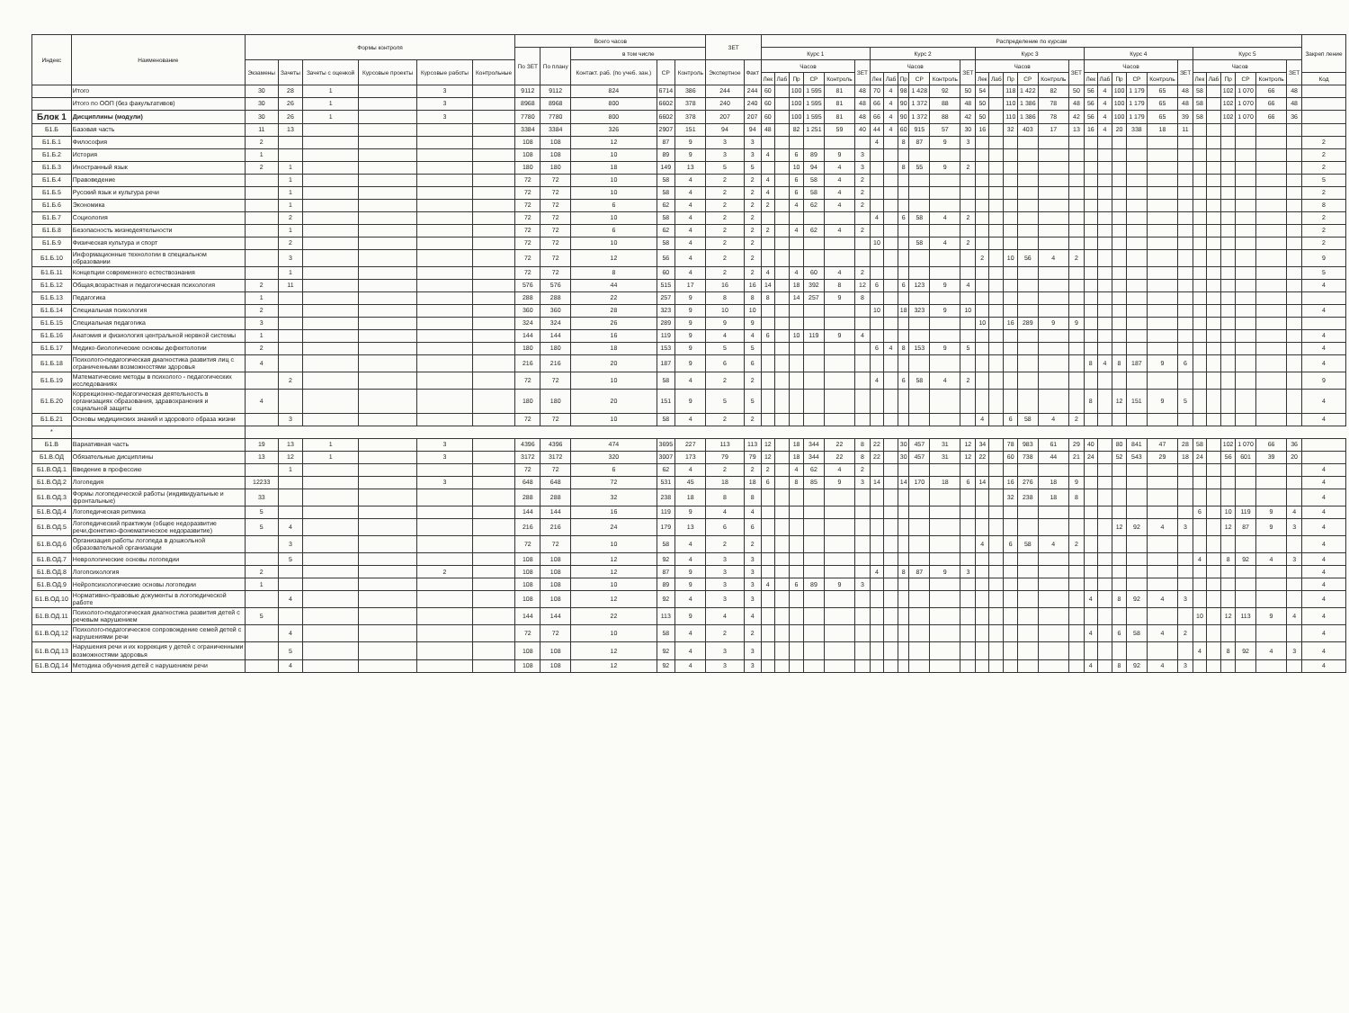| Индекс | Наименование | Формы контроля | | | | | | Всего часов | | | | | ЗЕТ | | Распределение по курсам | | | | | | | | | | | | | | | | | | | | | | | | | | | | | | Закреп ление |
| --- | --- | --- | --- | --- | --- | --- | --- | --- | --- | --- | --- | --- | --- | --- | --- | --- | --- | --- | --- | --- | --- | --- | --- | --- | --- | --- | --- | --- | --- | --- | --- | --- | --- | --- | --- | --- | --- | --- | --- | --- | --- | --- | --- | --- | --- |
| | | | | | | | | По ЗЕТ | По плану | в том числе | | | | | Курс 1 | | | | | | Курс 2 | | | | | | Курс 3 | | | | | | Курс 4 | | | | | | Курс 5 | | | | | | |
| | | Экзамены | Зачеты | Зачеты с оценкой | Курсовые проекты | Курсовые работы | Контрольные | | | Контакт. раб. (по учеб. зан.) | СР | Контроль | Экспертное | Факт | Часов | | | | | ЗЕТ | Часов | | | | | ЗЕТ | Часов | | | | | ЗЕТ | Часов | | | | | ЗЕТ | Часов | | | | | ЗЕТ | |
| | | | | | | | | | | | | | | | Лек | Лаб | Пр | СР | Контроль | | Лек | Лаб | Пр | СР | Контроль | | Лек | Лаб | Пр | СР | Контроль | | Лек | Лаб | Пр | СР | Контроль | | Лек | Лаб | Пр | СР | Контроль | | Код |
| | Итого | 30 | 28 | 1 | | 3 | | 9112 | 9112 | 824 | 6714 | 386 | 244 | 244 | 60 | | 100 | 1 595 | 81 | 48 | 70 | 4 | 98 | 1 428 | 92 | 50 | 54 | | 118 | 1 422 | 82 | 50 | 56 | 4 | 100 | 1 179 | 65 | 48 | 58 | | 102 | 1 070 | 66 | 48 | |
| | Итого по ООП (без факультативов) | 30 | 26 | 1 | | 3 | | 8968 | 8968 | 800 | 6602 | 378 | 240 | 240 | 60 | | 100 | 1 595 | 81 | 48 | 66 | 4 | 90 | 1 372 | 88 | 48 | 50 | | 110 | 1 386 | 78 | 48 | 56 | 4 | 100 | 1 179 | 65 | 48 | 58 | | 102 | 1 070 | 66 | 48 | |
| Блок 1 | Дисциплины (модули) | 30 | 26 | 1 | | 3 | | 7780 | 7780 | 800 | 6602 | 378 | 207 | 207 | 60 | | 100 | 1 595 | 81 | 48 | 66 | 4 | 90 | 1 372 | 88 | 42 | 50 | | 110 | 1 386 | 78 | 42 | 56 | 4 | 100 | 1 179 | 65 | 39 | 58 | | 102 | 1 070 | 66 | 36 | |
| Б1.Б | Базовая часть | 11 | 13 | | | | | 3384 | 3384 | 326 | 2907 | 151 | 94 | 94 | 48 | | 82 | 1 251 | 59 | 40 | 44 | 4 | 60 | 915 | 57 | 30 | 16 | | 32 | 403 | 17 | 13 | 16 | 4 | 20 | 338 | 18 | 11 | | | | | | | |
| Б1.Б.1 | Философия | 2 | | | | | | 108 | 108 | 12 | 87 | 9 | 3 | 3 | | | | | | | 4 | | 8 | 87 | 9 | 3 | | | | | | | | | | | | | | | | | | | 2 |
| Б1.Б.2 | История | 1 | | | | | | 108 | 108 | 10 | 89 | 9 | 3 | 3 | 4 | | 6 | 89 | 9 | 3 | | | | | | | | | | | | | | | | | | | | | | | | | 2 |
| Б1.Б.3 | Иностранный язык | 2 | 1 | | | | | 180 | 180 | 18 | 149 | 13 | 5 | 5 | | | 10 | 94 | 4 | 3 | | | 8 | 55 | 9 | 2 | | | | | | | | | | | | | | | | | | | 2 |
| Б1.Б.4 | Правоведение | | 1 | | | | | 72 | 72 | 10 | 58 | 4 | 2 | 2 | 4 | | 6 | 58 | 4 | 2 | | | | | | | | | | | | | | | | | | | | | | | | | 5 |
| Б1.Б.5 | Русский язык и культура речи | | 1 | | | | | 72 | 72 | 10 | 58 | 4 | 2 | 2 | 4 | | 6 | 58 | 4 | 2 | | | | | | | | | | | | | | | | | | | | | | | | | 2 |
| Б1.Б.6 | Экономика | | 1 | | | | | 72 | 72 | 6 | 62 | 4 | 2 | 2 | 2 | | 4 | 62 | 4 | 2 | | | | | | | | | | | | | | | | | | | | | | | | | 8 |
| Б1.Б.7 | Социология | | 2 | | | | | 72 | 72 | 10 | 58 | 4 | 2 | 2 | | | | | | | 4 | | 6 | 58 | 4 | 2 | | | | | | | | | | | | | | | | | | | 2 |
| Б1.Б.8 | Безопасность жизнедеятельности | | 1 | | | | | 72 | 72 | 6 | 62 | 4 | 2 | 2 | 2 | | 4 | 62 | 4 | 2 | | | | | | | | | | | | | | | | | | | | | | | | | 2 |
| Б1.Б.9 | Физическая культура и спорт | | 2 | | | | | 72 | 72 | 10 | 58 | 4 | 2 | 2 | | | | | | | 10 | | | 58 | 4 | 2 | | | | | | | | | | | | | | | | | | | 2 |
| Б1.Б.10 | Информационные технологии в специальном образовании | | 3 | | | | | 72 | 72 | 12 | 56 | 4 | 2 | 2 | | | | | | | | | | | | | 2 | | 10 | 56 | 4 | 2 | | | | | | | | | | | | | 9 |
| Б1.Б.11 | Концепции современного естествознания | | 1 | | | | | 72 | 72 | 8 | 60 | 4 | 2 | 2 | 4 | | 4 | 60 | 4 | 2 | | | | | | | | | | | | | | | | | | | | | | | | | 5 |
| Б1.Б.12 | Общая,возрастная и педагогическая психология | 2 | 11 | | | | | 576 | 576 | 44 | 515 | 17 | 16 | 16 | 14 | | 18 | 392 | 8 | 12 | 6 | | 6 | 123 | 9 | 4 | | | | | | | | | | | | | | | | | | | 4 |
| Б1.Б.13 | Педагогика | 1 | | | | | | 288 | 288 | 22 | 257 | 9 | 8 | 8 | 8 | | 14 | 257 | 9 | 8 | | | | | | | | | | | | | | | | | | | | | | | | | |
| Б1.Б.14 | Специальная психология | 2 | | | | | | 360 | 360 | 28 | 323 | 9 | 10 | 10 | | | | | | | 10 | | 18 | 323 | 9 | 10 | | | | | | | | | | | | | | | | | | | 4 |
| Б1.Б.15 | Специальная педагогика | 3 | | | | | | 324 | 324 | 26 | 289 | 9 | 9 | 9 | | | | | | | | | | | | | 10 | | 16 | 289 | 9 | 9 | | | | | | | | | | | | | |
| Б1.Б.16 | Анатомия и физиология центральной нервной системы | 1 | | | | | | 144 | 144 | 16 | 119 | 9 | 4 | 4 | 6 | | 10 | 119 | 9 | 4 | | | | | | | | | | | | | | | | | | | | | | | | | 4 |
| Б1.Б.17 | Медико-биологические основы дефектологии | 2 | | | | | | 180 | 180 | 18 | 153 | 9 | 5 | 5 | | | | | | | 6 | 4 | 8 | 153 | 9 | 5 | | | | | | | | | | | | | | | | | | | 4 |
| Б1.Б.18 | Психолого-педагогическая диагностика развития лиц с ограниченными возможностями здоровья | 4 | | | | | | 216 | 216 | 20 | 187 | 9 | 6 | 6 | | | | | | | | | | | | | | | | | | | 8 | 4 | 8 | 187 | 9 | 6 | | | | | | | 4 |
| Б1.Б.19 | Математические методы в психолого - педагогических исследованиях | | 2 | | | | | 72 | 72 | 10 | 58 | 4 | 2 | 2 | | | | | | | 4 | | 6 | 58 | 4 | 2 | | | | | | | | | | | | | | | | | | | 9 |
| Б1.Б.20 | Коррекционно-педагогическая деятельность в организациях образования, здравохранения и социальной защиты | 4 | | | | | | 180 | 180 | 20 | 151 | 9 | 5 | 5 | | | | | | | | | | | | | | | | | | | 8 | | 12 | 151 | 9 | 5 | | | | | | | 4 |
| Б1.Б.21 | Основы медицинских знаний и здорового образа жизни | | 3 | | | | | 72 | 72 | 10 | 58 | 4 | 2 | 2 | | | | | | | | | | | | | 4 | | 6 | 58 | 4 | 2 | | | | | | | | | | | | | 4 |
| * | | | | | | | | | | | | | | | | | | | | | | | | | | | | | | | | | | | | | | | | | | | | | |
| Б1.В | Вариативная часть | 19 | 13 | 1 | | 3 | | 4396 | 4396 | 474 | 3695 | 227 | 113 | 113 | 12 | | 18 | 344 | 22 | 8 | 22 | | 30 | 457 | 31 | 12 | 34 | | 78 | 983 | 61 | 29 | 40 | | 80 | 841 | 47 | 28 | 58 | | 102 | 1 070 | 66 | 36 | |
| Б1.В.ОД | Обязательные дисциплины | 13 | 12 | 1 | | 3 | | 3172 | 3172 | 320 | 3007 | 173 | 79 | 79 | 12 | | 18 | 344 | 22 | 8 | 22 | | 30 | 457 | 31 | 12 | 22 | | 60 | 738 | 44 | 21 | 24 | | 52 | 543 | 29 | 18 | 24 | | 56 | 601 | 39 | 20 | |
| Б1.В.ОД.1 | Введение в профессию | | 1 | | | | | 72 | 72 | 6 | 62 | 4 | 2 | 2 | 2 | | 4 | 62 | 4 | 2 | | | | | | | | | | | | | | | | | | | | | | | | | 4 |
| Б1.В.ОД.2 | Логопедия | 12233 | | | | 3 | | 648 | 648 | 72 | 531 | 45 | 18 | 18 | 6 | | 8 | 85 | 9 | 3 | 14 | | 14 | 170 | 18 | 6 | 14 | | 16 | 276 | 18 | 9 | | | | | | | | | | | | | 4 |
| Б1.В.ОД.3 | Формы логопедической работы (индивидуальные и фронтальные) | 33 | | | | | | 288 | 288 | 32 | 238 | 18 | 8 | 8 | | | | | | | | | | | | | | | 32 | 238 | 18 | 8 | | | | | | | | | | | | | 4 |
| Б1.В.ОД.4 | Логопедическая ритмика | 5 | | | | | | 144 | 144 | 16 | 119 | 9 | 4 | 4 | | | | | | | | | | | | | | | | | | | | | | | | | 6 | | 10 | 119 | 9 | 4 | 4 |
| Б1.В.ОД.5 | Логопедический практикум (общее недоразвитие речи,фонетико-фонематическое недоразвитие) | 5 | 4 | | | | | 216 | 216 | 24 | 179 | 13 | 6 | 6 | | | | | | | | | | | | | | | | | | | | | 12 | 92 | 4 | 3 | | | 12 | 87 | 9 | 3 | 4 |
| Б1.В.ОД.6 | Организация работы логопеда в дошкольной образовательной организации | | 3 | | | | | 72 | 72 | 10 | 58 | 4 | 2 | 2 | | | | | | | | | | | | | 4 | | 6 | 58 | 4 | 2 | | | | | | | | | | | | | 4 |
| Б1.В.ОД.7 | Неврологические основы логопедии | | 5 | | | | | 108 | 108 | 12 | 92 | 4 | 3 | 3 | | | | | | | | | | | | | | | | | | | | | | | | | 4 | | 8 | 92 | 4 | 3 | 4 |
| Б1.В.ОД.8 | Логопсихология | 2 | | | | 2 | | 108 | 108 | 12 | 87 | 9 | 3 | 3 | | | | | | | 4 | | 8 | 87 | 9 | 3 | | | | | | | | | | | | | | | | | | | 4 |
| Б1.В.ОД.9 | Нейропсихологические основы логопедии | 1 | | | | | | 108 | 108 | 10 | 89 | 9 | 3 | 3 | 4 | | 6 | 89 | 9 | 3 | | | | | | | | | | | | | | | | | | | | | | | | | 4 |
| Б1.В.ОД.10 | Нормативно-правовые документы в логопедической работе | | 4 | | | | | 108 | 108 | 12 | 92 | 4 | 3 | 3 | | | | | | | | | | | | | | | | | | | 4 | | 8 | 92 | 4 | 3 | | | | | | | 4 |
| Б1.В.ОД.11 | Психолого-педагогическая диагностика развития детей с речевым нарушением | 5 | | | | | | 144 | 144 | 22 | 113 | 9 | 4 | 4 | | | | | | | | | | | | | | | | | | | | | | | | | 10 | | 12 | 113 | 9 | 4 | 4 |
| Б1.В.ОД.12 | Психолого-педагогическое сопровождение семей детей с нарушениями речи | | 4 | | | | | 72 | 72 | 10 | 58 | 4 | 2 | 2 | | | | | | | | | | | | | | | | | | | 4 | | 6 | 58 | 4 | 2 | | | | | | | 4 |
| Б1.В.ОД.13 | Нарушения речи и их коррекция у детей с ограниченными возможностями здоровья | | 5 | | | | | 108 | 108 | 12 | 92 | 4 | 3 | 3 | | | | | | | | | | | | | | | | | | | | | | | | | 4 | | 8 | 92 | 4 | 3 | 4 |
| Б1.В.ОД.14 | Методика обучения детей с нарушением речи | | 4 | | | | | 108 | 108 | 12 | 92 | 4 | 3 | 3 | | | | | | | | | | | | | | | | | | | 4 | | 8 | 92 | 4 | 3 | | | | | | | 4 |